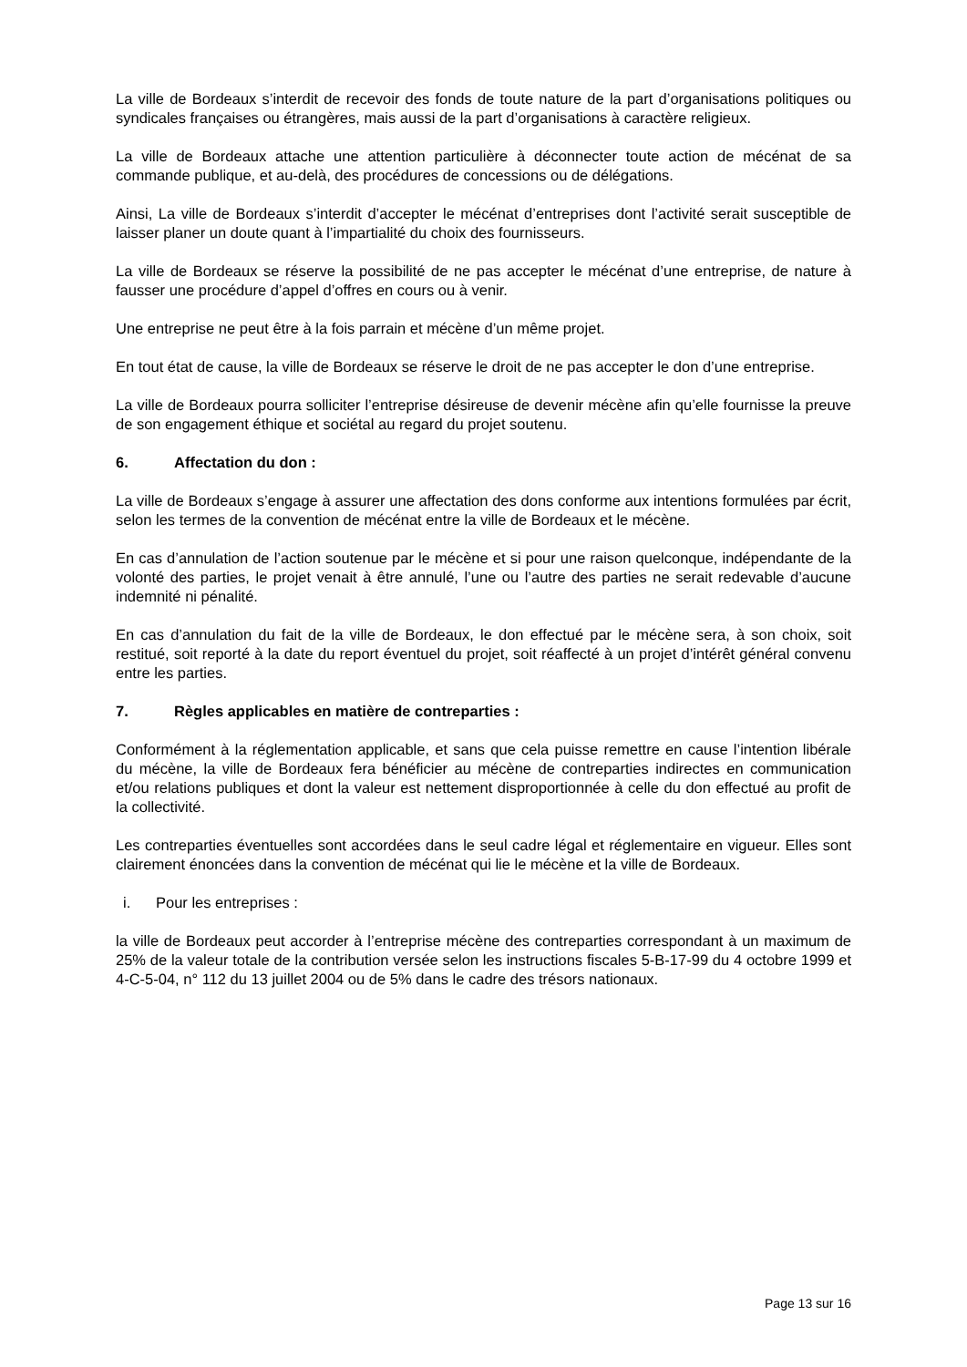La ville de Bordeaux s’interdit de recevoir des fonds de toute nature de la part d’organisations politiques ou syndicales françaises ou étrangères, mais aussi de la part d’organisations à caractère religieux.
La ville de Bordeaux attache une attention particulière à déconnecter toute action de mécénat de sa commande publique, et au-delà, des procédures de concessions ou de délégations.
Ainsi, La ville de Bordeaux s’interdit d’accepter le mécénat d’entreprises dont l’activité serait susceptible de laisser planer un doute quant à l’impartialité du choix des fournisseurs.
La ville de Bordeaux se réserve la possibilité de ne pas accepter le mécénat d’une entreprise, de nature à fausser une procédure d’appel d’offres en cours ou à venir.
Une entreprise ne peut être à la fois parrain et mécène d’un même projet.
En tout état de cause, la ville de Bordeaux se réserve le droit de ne pas accepter le don d’une entreprise.
La ville de Bordeaux pourra solliciter l’entreprise désireuse de devenir mécène afin qu’elle fournisse la preuve de son engagement éthique et sociétal au regard du projet soutenu.
6. Affectation du don :
La ville de Bordeaux s’engage à assurer une affectation des dons conforme aux intentions formulées par écrit, selon les termes de la convention de mécénat entre la ville de Bordeaux et le mécène.
En cas d’annulation de l’action soutenue par le mécène et si pour une raison quelconque, indépendante de la volonté des parties, le projet venait à être annulé, l’une ou l’autre des parties ne serait redevable d’aucune indemnité ni pénalité.
En cas d’annulation du fait de la ville de Bordeaux, le don effectué par le mécène sera, à son choix, soit restitué, soit reporté à la date du report éventuel du projet, soit réaffecté à un projet d’intérêt général convenu entre les parties.
7. Règles applicables en matière de contreparties :
Conformément à la réglementation applicable, et sans que cela puisse remettre en cause l’intention libérale du mécène, la ville de Bordeaux fera bénéficier au mécène de contreparties indirectes en communication et/ou relations publiques et dont la valeur est nettement disproportionnée à celle du don effectué au profit de la collectivité.
Les contreparties éventuelles sont accordées dans le seul cadre légal et réglementaire en vigueur. Elles sont clairement énoncées dans la convention de mécénat qui lie le mécène et la ville de Bordeaux.
i. Pour les entreprises :
la ville de Bordeaux peut accorder à l’entreprise mécène des contreparties correspondant à un maximum de 25% de la valeur totale de la contribution versée selon les instructions fiscales 5-B-17-99 du 4 octobre 1999 et 4-C-5-04, n° 112 du 13 juillet 2004 ou de 5% dans le cadre des trésors nationaux.
Page 13 sur 16